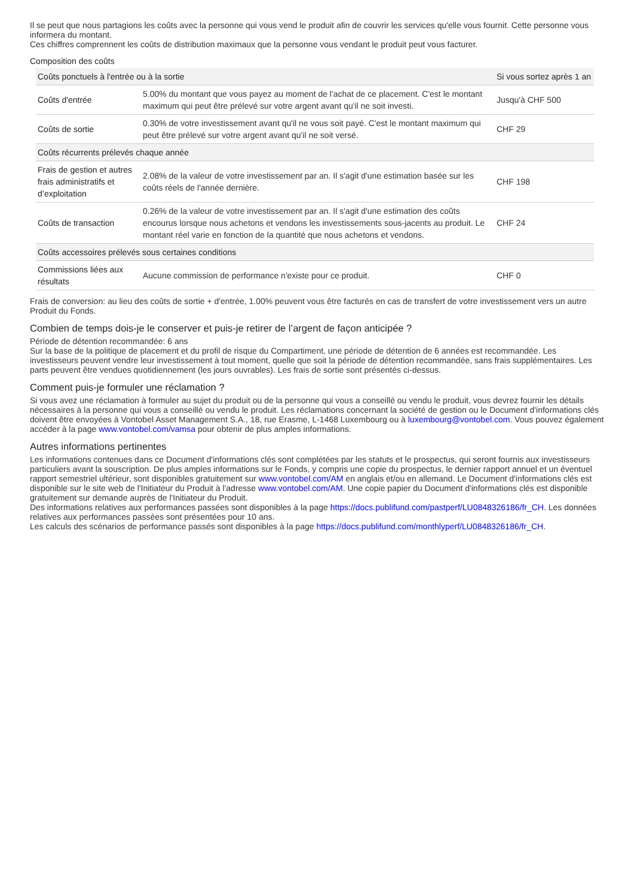Il se peut que nous partagions les coûts avec la personne qui vous vend le produit afin de couvrir les services qu'elle vous fournit. Cette personne vous informera du montant.
Ces chiffres comprennent les coûts de distribution maximaux que la personne vous vendant le produit peut vous facturer.
Composition des coûts
| Coûts ponctuels à l'entrée ou à la sortie | | Si vous sortez après 1 an |
| --- | --- | --- |
| Coûts d'entrée | 5.00% du montant que vous payez au moment de l'achat de ce placement. C'est le montant maximum qui peut être prélevé sur votre argent avant qu'il ne soit investi. | Jusqu'à CHF 500 |
| Coûts de sortie | 0.30% de votre investissement avant qu'il ne vous soit payé. C'est le montant maximum qui peut être prélevé sur votre argent avant qu'il ne soit versé. | CHF 29 |
| Coûts récurrents prélevés chaque année | | |
| Frais de gestion et autres frais administratifs et d’exploitation | 2.08% de la valeur de votre investissement par an. Il s'agit d'une estimation basée sur les coûts réels de l'année dernière. | CHF 198 |
| Coûts de transaction | 0.26% de la valeur de votre investissement par an. Il s'agit d'une estimation des coûts encourus lorsque nous achetons et vendons les investissements sous-jacents au produit. Le montant réel varie en fonction de la quantité que nous achetons et vendons. | CHF 24 |
| Coûts accessoires prélevés sous certaines conditions | | |
| Commissions liées aux résultats | Aucune commission de performance n'existe pour ce produit. | CHF 0 |
Frais de conversion: au lieu des coûts de sortie + d'entrée, 1.00% peuvent vous être facturés en cas de transfert de votre investissement vers un autre Produit du Fonds.
Combien de temps dois-je le conserver et puis-je retirer de l’argent de façon anticipée ?
Période de détention recommandée: 6 ans
Sur la base de la politique de placement et du profil de risque du Compartiment, une période de détention de 6 années est recommandée. Les investisseurs peuvent vendre leur investissement à tout moment, quelle que soit la période de détention recommandée, sans frais supplémentaires. Les parts peuvent être vendues quotidiennement (les jours ouvrables). Les frais de sortie sont présentés ci-dessus.
Comment puis-je formuler une réclamation ?
Si vous avez une réclamation à formuler au sujet du produit ou de la personne qui vous a conseillé ou vendu le produit, vous devrez fournir les détails nécessaires à la personne qui vous a conseillé ou vendu le produit. Les réclamations concernant la société de gestion ou le Document d'informations clés doivent être envoyées à Vontobel Asset Management S.A., 18, rue Erasme, L-1468 Luxembourg ou à luxembourg@vontobel.com. Vous pouvez également accéder à la page www.vontobel.com/vamsa pour obtenir de plus amples informations.
Autres informations pertinentes
Les informations contenues dans ce Document d'informations clés sont complétées par les statuts et le prospectus, qui seront fournis aux investisseurs particuliers avant la souscription. De plus amples informations sur le Fonds, y compris une copie du prospectus, le dernier rapport annuel et un éventuel rapport semestriel ultérieur, sont disponibles gratuitement sur www.vontobel.com/AM en anglais et/ou en allemand. Le Document d'informations clés est disponible sur le site web de l'Initiateur du Produit à l'adresse www.vontobel.com/AM. Une copie papier du Document d'informations clés est disponible gratuitement sur demande auprès de l'Initiateur du Produit.
Des informations relatives aux performances passées sont disponibles à la page https://docs.publifund.com/pastperf/LU0848326186/fr_CH. Les données relatives aux performances passées sont présentées pour 10 ans.
Les calculs des scénarios de performance passés sont disponibles à la page https://docs.publifund.com/monthlyperf/LU0848326186/fr_CH.